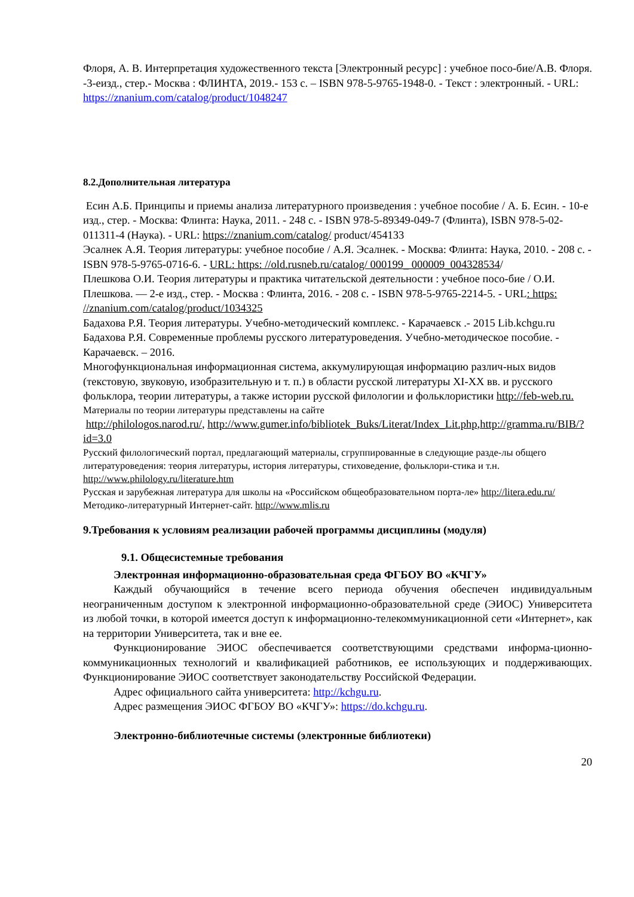Флоря, А. В. Интерпретация художественного текста [Электронный ресурс] : учебное посо-бие/А.В. Флоря. -3-еизд., стер.- Москва : ФЛИНТА, 2019.- 153 с. – ISBN 978-5-9765-1948-0. - Текст : электронный. - URL: https://znanium.com/catalog/product/1048247
8.2.Дополнительная литература
Есин А.Б. Принципы и приемы анализа литературного произведения : учебное пособие / А. Б. Есин. - 10-е изд., стер. - Москва: Флинта: Наука, 2011. - 248 с. - ISBN 978-5-89349-049-7 (Флинта), ISBN 978-5-02-011311-4 (Наука). - URL: https://znanium.com/catalog/ product/454133
Эсалнек А.Я. Теория литературы: учебное пособие / А.Я. Эсалнек. - Москва: Флинта: Наука, 2010. - 208 с. - ISBN 978-5-9765-0716-6. - URL: https: //old.rusneb.ru/catalog/ 000199_ 000009_004328534/
Плешкова О.И. Теория литературы и практика читательской деятельности : учебное посо-бие / О.И. Плешкова. — 2-е изд., стер. - Москва : Флинта, 2016. - 208 с. - ISBN 978-5-9765-2214-5. - URL: https: //znanium.com/catalog/product/1034325
Бадахова Р.Я. Теория литературы. Учебно-методический комплекс. - Карачаевск .- 2015 Lib.kchgu.ru
Бадахова Р.Я. Современные проблемы русского литературоведения. Учебно-методическое пособие. - Карачаевск. – 2016.
Многофункциональная информационная система, аккумулирующая информацию различ-ных видов (текстовую, звуковую, изобразительную и т. п.) в области русской литературы XI-XX вв. и русского фольклора, теории литературы, а также истории русской филологии и фольклористики http://feb-web.ru.
Материалы по теории литературы представлены на сайте
http://philologos.narod.ru/, http://www.gumer.info/bibliotek_Buks/Literat/Index_Lit.php,http://gramma.ru/BIB/?id=3.0
Русский филологический портал, предлагающий материалы, сгруппированные в следующие разде-лы общего литературоведения: теория литературы, история литературы, стиховедение, фольклори-стика и т.н. http://www.philology.ru/literature.htm
Русская и зарубежная литература для школы на «Российском общеобразовательном порта-ле» http://litera.edu.ru/
Методико-литературный Интернет-сайт. http://www.mlis.ru
9.Требования к условиям реализации рабочей программы дисциплины (модуля)
9.1. Общесистемные требования
Электронная информационно-образовательная среда ФГБОУ ВО «КЧГУ»
Каждый обучающийся в течение всего периода обучения обеспечен индивидуальным неограниченным доступом к электронной информационно-образовательной среде (ЭИОС) Университета из любой точки, в которой имеется доступ к информационно-телекоммуникационной сети «Интернет», как на территории Университета, так и вне ее.
Функционирование ЭИОС обеспечивается соответствующими средствами информа-ционно-коммуникационных технологий и квалификацией работников, ее использующих и поддерживающих. Функционирование ЭИОС соответствует законодательству Российской Федерации.
Адрес официального сайта университета: http://kchgu.ru.
Адрес размещения ЭИОС ФГБОУ ВО «КЧГУ»: https://do.kchgu.ru.
Электронно-библиотечные системы (электронные библиотеки)
20